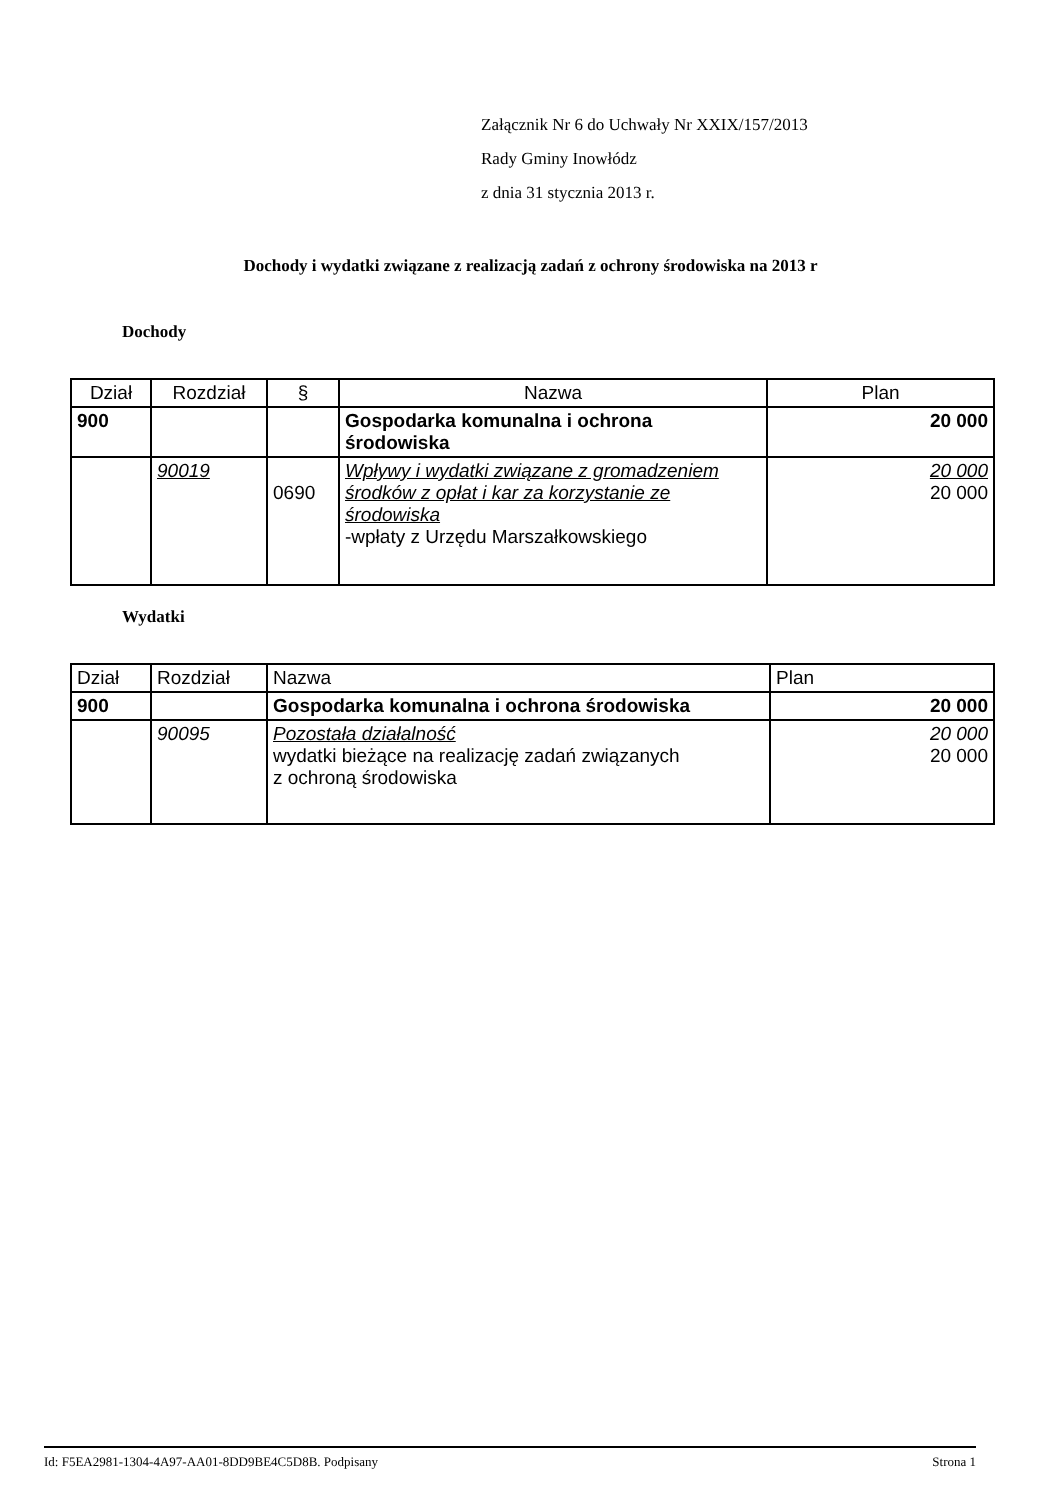Załącznik Nr 6 do Uchwały Nr XXIX/157/2013
Rady Gminy Inowłódz
z dnia 31 stycznia 2013 r.
Dochody i wydatki związane z realizacją zadań z ochrony środowiska na 2013 r
Dochody
| Dział | Rozdział | § | Nazwa | Plan |
| --- | --- | --- | --- | --- |
| 900 | | | Gospodarka komunalna i ochrona środowiska | 20 000 |
| | 90019 | 0690 | Wpływy i wydatki związane z gromadzeniem środków z opłat i kar za korzystanie ze środowiska -wpłaty z Urzędu Marszałkowskiego | 20 000 20 000 |
Wydatki
| Dział | Rozdział | Nazwa | Plan |
| --- | --- | --- | --- |
| 900 | | Gospodarka komunalna i ochrona środowiska | 20 000 |
| | 90095 | Pozostała działalność wydatki bieżące na realizację zadań związanych z ochroną środowiska | 20 000 20 000 |
Id: F5EA2981-1304-4A97-AA01-8DD9BE4C5D8B. Podpisany Strona 1